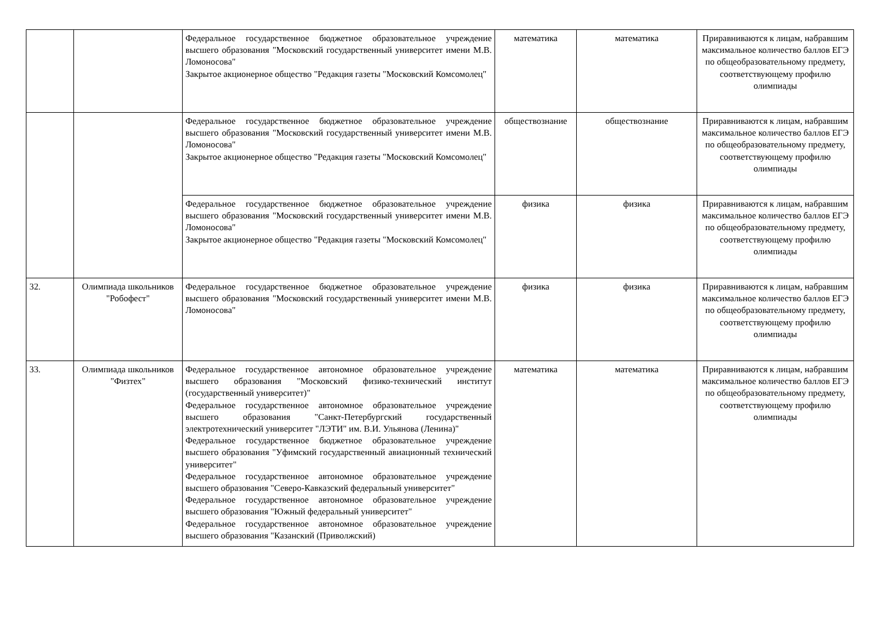| | | Федеральное государственное бюджетное образовательное учреждение высшего образования "Московский государственный университет имени М.В. Ломоносова" Закрытое акционерное общество "Редакция газеты "Московский Комсомолец" | математика | математика | Приравниваются к лицам, набравшим максимальное количество баллов ЕГЭ по общеобразовательному предмету, соответствующему профилю олимпиады |
| | | Федеральное государственное бюджетное образовательное учреждение высшего образования "Московский государственный университет имени М.В. Ломоносова" Закрытое акционерное общество "Редакция газеты "Московский Комсомолец" | обществознание | обществознание | Приравниваются к лицам, набравшим максимальное количество баллов ЕГЭ по общеобразовательному предмету, соответствующему профилю олимпиады |
| | | Федеральное государственное бюджетное образовательное учреждение высшего образования "Московский государственный университет имени М.В. Ломоносова" Закрытое акционерное общество "Редакция газеты "Московский Комсомолец" | физика | физика | Приравниваются к лицам, набравшим максимальное количество баллов ЕГЭ по общеобразовательному предмету, соответствующему профилю олимпиады |
| 32. | Олимпиада школьников "Робофест" | Федеральное государственное бюджетное образовательное учреждение высшего образования "Московский государственный университет имени М.В. Ломоносова" | физика | физика | Приравниваются к лицам, набравшим максимальное количество баллов ЕГЭ по общеобразовательному предмету, соответствующему профилю олимпиады |
| 33. | Олимпиада школьников "Физтех" | Федеральное государственное автономное образовательное учреждение высшего образования "Московский физико-технический институт (государственный университет)" Федеральное государственное автономное образовательное учреждение высшего образования "Санкт-Петербургский государственный электротехнический университет "ЛЭТИ" им. В.И. Ульянова (Ленина)" Федеральное государственное бюджетное образовательное учреждение высшего образования "Уфимский государственный авиационный технический университет" Федеральное государственное автономное образовательное учреждение высшего образования "Северо-Кавказский федеральный университет" Федеральное государственное автономное образовательное учреждение высшего образования "Южный федеральный университет" Федеральное государственное автономное образовательное учреждение высшего образования "Казанский (Приволжский) | математика | математика | Приравниваются к лицам, набравшим максимальное количество баллов ЕГЭ по общеобразовательному предмету, соответствующему профилю олимпиады |